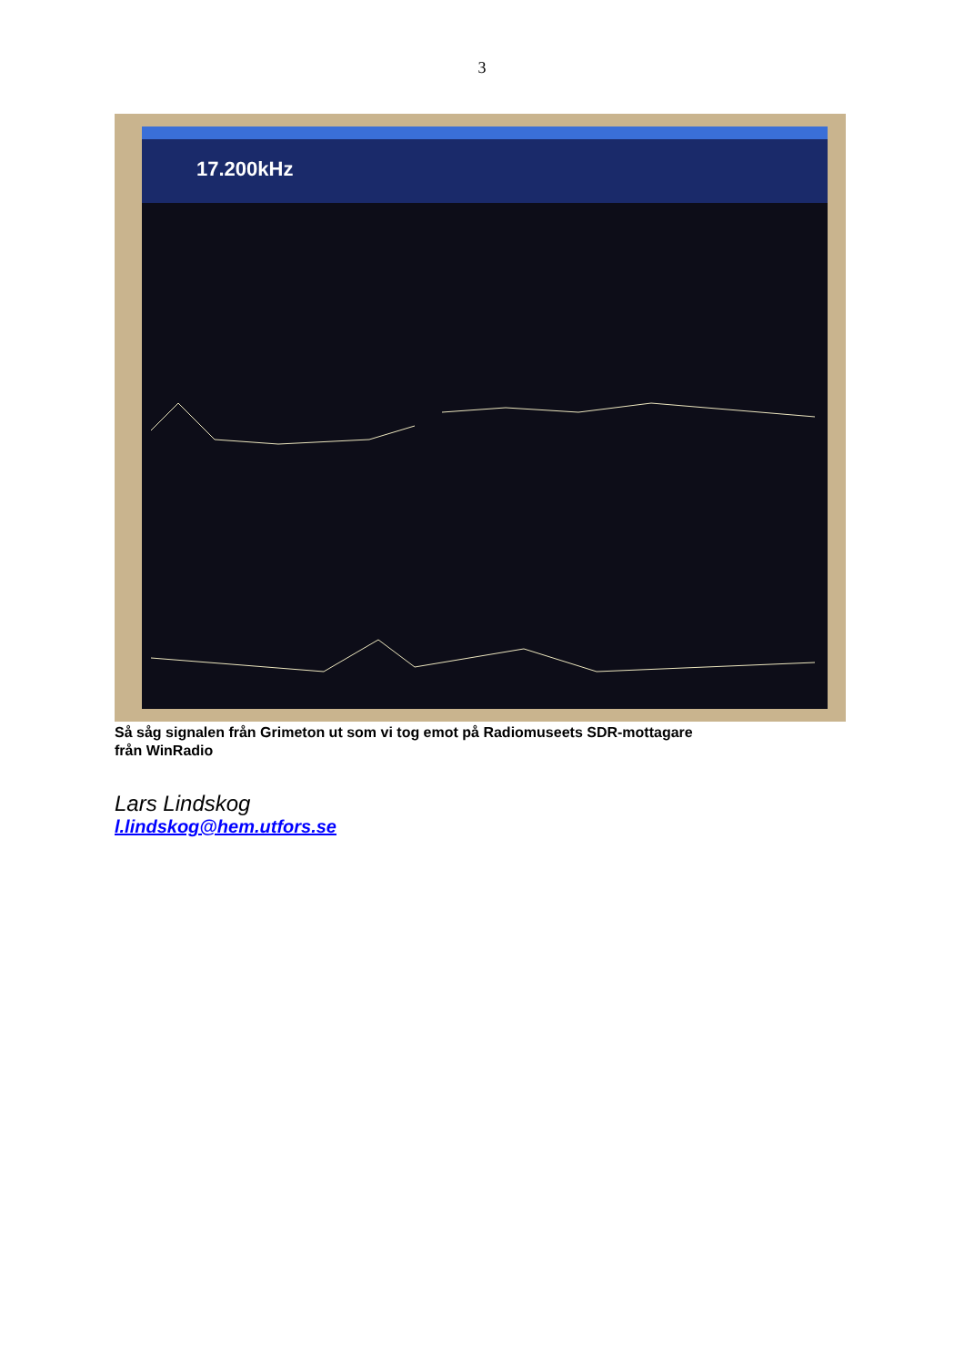3
17.200kHz
Så såg signalen från Grimeton ut som vi tog emot på Radiomuseets SDR-mottagare
från WinRadio
Lars Lindskog
l.lindskog@hem.utfors.se